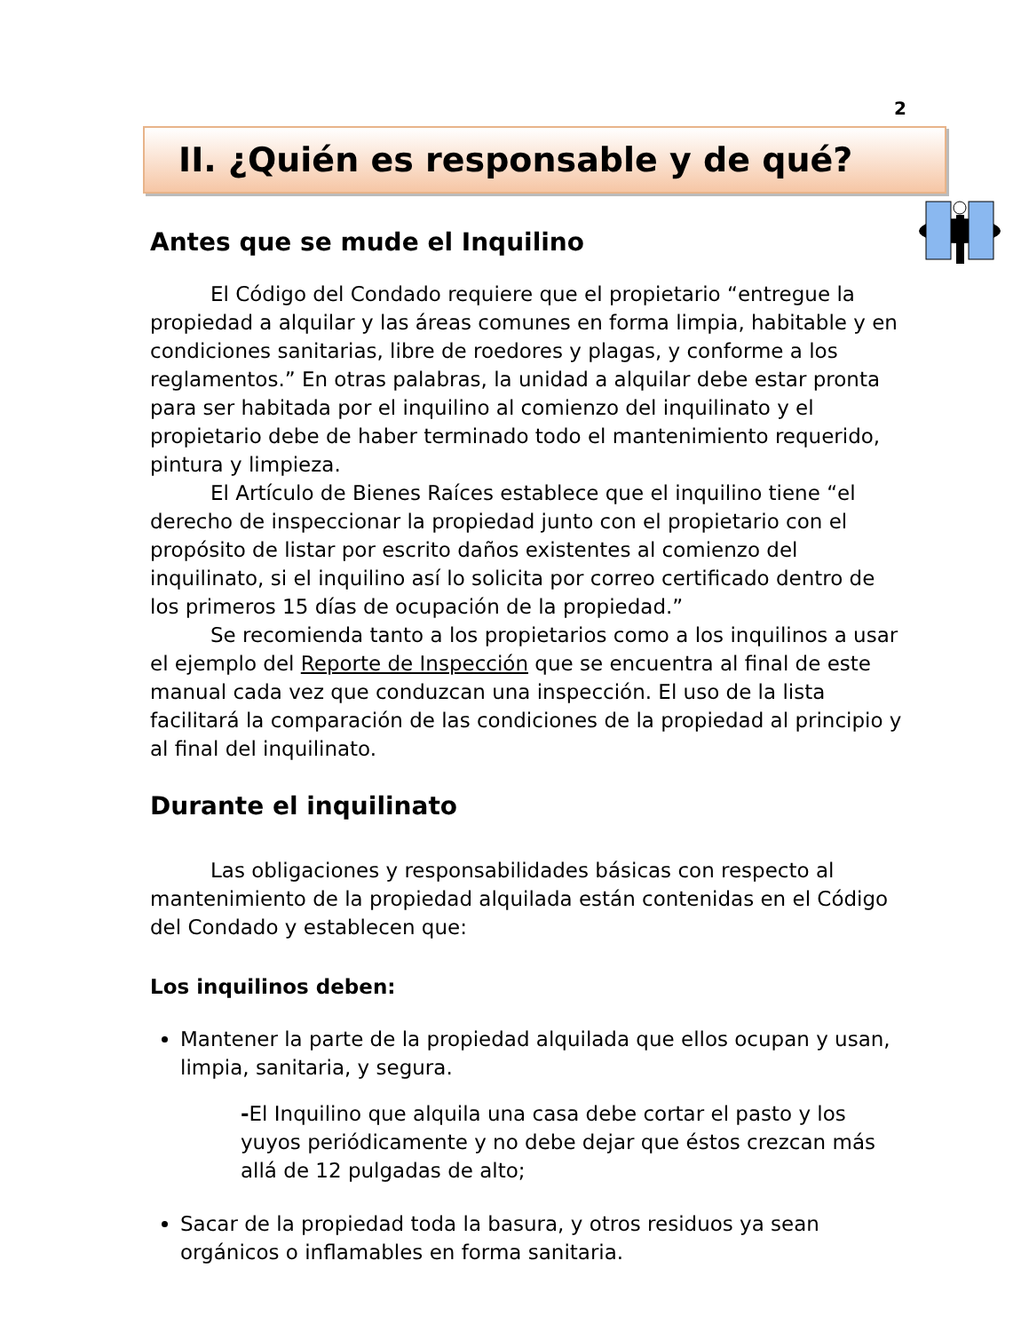2
II. ¿Quién es responsable y de qué?
Antes que se mude el Inquilino
El Código del Condado requiere que el propietario “entregue la propiedad a alquilar y las áreas comunes en forma limpia, habitable y en condiciones sanitarias, libre de roedores y plagas, y conforme a los reglamentos.” En otras palabras, la unidad a alquilar debe estar pronta para ser habitada por el inquilino al comienzo del inquilinato y el propietario debe de haber terminado todo el mantenimiento requerido, pintura y limpieza.
El Artículo de Bienes Raíces establece que el inquilino tiene “el derecho de inspeccionar la propiedad junto con el propietario con el propósito de listar por escrito daños existentes al comienzo del inquilinato, si el inquilino así lo solicita por correo certificado dentro de los primeros 15 días de ocupación de la propiedad.”
Se recomienda tanto a los propietarios como a los inquilinos a usar el ejemplo del Reporte de Inspección que se encuentra al final de este manual cada vez que conduzcan una inspección. El uso de la lista facilitará la comparación de las condiciones de la propiedad al principio y al final del inquilinato.
Durante el inquilinato
Las obligaciones y responsabilidades básicas con respecto al mantenimiento de la propiedad alquilada están contenidas en el Código del Condado y establecen que:
Los inquilinos deben:
Mantener la parte de la propiedad alquilada que ellos ocupan y usan, limpia, sanitaria, y segura.
-El Inquilino que alquila una casa debe cortar el pasto y los yuyos periódicamente y no debe dejar que éstos crezcan más allá de 12 pulgadas de alto;
Sacar de la propiedad toda la basura, y otros residuos ya sean orgánicos o inflamables en forma sanitaria.